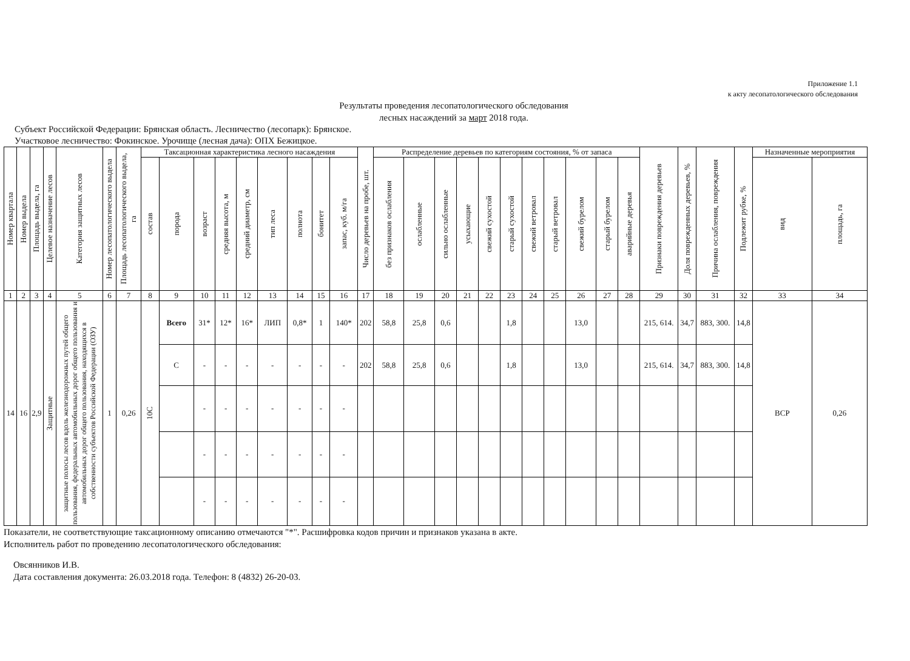Приложение 1.1
к акту лесопатологического обследования
Результаты проведения лесопатологического обследования
лесных насаждений за март 2018 года.
Субъект Российской Федерации: Брянская область. Лесничество (лесопарк): Брянское.
Участковое лесничество: Фокинское. Урочище (лесная дача): ОПХ Бежицкое.
| Номер квартала | Номер выдела | Площадь выдела, га | Целевое назначение лесов | Категория защитных лесов | Номер лесопатологического выдела | Площадь лесопатологического выдела, га | Таксационная характеристика лесного насаждения | | | | | | | | | Число деревьев на пробе, шт. | Распределение деревьев по категориям состояния, % от запаса | | | | | | | | | | | Признаки повреждения деревьев | Доля поврежденных деревьев, % | Причина ослабления, повреждения | Подлежит рубке, % | Назначенные мероприятия | |
| --- | --- | --- | --- | --- | --- | --- | --- | --- | --- | --- | --- | --- | --- | --- | --- | --- | --- | --- | --- | --- | --- | --- | --- | --- | --- | --- | --- | --- | --- | --- | --- | --- | --- |
| | | | | | | | состав | порода | возраст | средняя высота, м | средний диаметр, см | тип леса | полнота | бонитет | запас, куб. м/га | | без признаков ослабления | ослабленные | сильно ослабленные | усыхающие | свежий сухостой | старый сухостой | свежий ветровал | старый ветровал | свежий бурелом | старый бурелом | аварийные деревья | | | | | вид | площадь, га |
| 1 | 2 | 3 | 4 | 5 | 6 | 7 | 8 | 9 | 10 | 11 | 12 | 13 | 14 | 15 | 16 | 17 | 18 | 19 | 20 | 21 | 22 | 23 | 24 | 25 | 26 | 27 | 28 | 29 | 30 | 31 | 32 | 33 | 34 |
| 14 | 16 | 2,9 | Защитные | защитные полосы лесов вдоль железнодорожных путей общего пользования, федеральных автомобильных дорог общего пользования и автомобильных дорог общего пользования, находящихся в собственности субъектов Российской Федерации (ОЗУ) | 1 | 0,26 | 10С | Всего | 31* | 12* | 16* | ЛИП | 0,8* | 1 | 140* | 202 | 58,8 | 25,8 | 0,6 | | | 1,8 | | | 13,0 | | | 215, 614. | 34,7 | 883, 300. | 14,8 | ВСР | 0,26 |
| | | | | | | | | С | - | - | - | - | - | - | - | 202 | 58,8 | 25,8 | 0,6 | | | 1,8 | | | 13,0 | | | 215, 614. | 34,7 | 883, 300. | 14,8 | | |
| | | | | | | | | | - | - | - | - | - | - | - | | | | | | | | | | | | | | | | | | |
| | | | | | | | | | - | - | - | - | - | - | - | | | | | | | | | | | | | | | | | | |
| | | | | | | | | | - | - | - | - | - | - | - | | | | | | | | | | | | | | | | | | |
Показатели, не соответствующие таксационному описанию отмечаются "*". Расшифровка кодов причин и признаков указана в акте.
Исполнитель работ по проведению лесопатологического обследования:
Овсянников И.В.
Дата составления документа: 26.03.2018 года. Телефон: 8 (4832) 26-20-03.